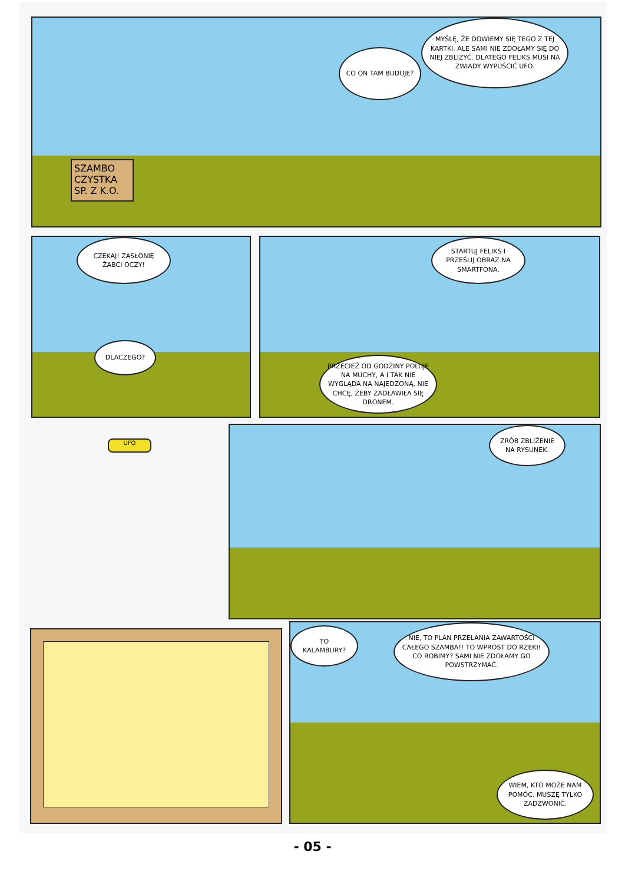SZAMBO CZYSTKA SP. Z K.O.
CO ON TAM BUDUJE?
MYŚLĘ, ŻE DOWIEMY SIĘ TEGO Z TEJ KARTKI. ALE SAMI NIE ZDOŁAMY SIĘ DO NIEJ ZBLIŻYĆ. DLATEGO FELIKS MUSI NA ZWIADY WYPUŚCIĆ UFO.
CZEKAJ! ZASŁONIĘ ŻABCI OCZY!
DLACZEGO?
STARTUJ FELIKS I PRZEŚLIJ OBRAZ NA SMARTFONA.
PRZECIEŻ OD GODZINY POLUJE NA MUCHY, A I TAK NIE WYGLĄDA NA NAJEDZONĄ. NIE CHCĘ, ŻEBY ZADŁAWIŁA SIĘ DRONEM.
UFO
ZRÓB ZBLIŻENIE NA RYSUNEK.
TO KALAMBURY?
NIE, TO PLAN PRZELANIA ZAWARTOŚCI CAŁEGO SZAMBA!! TO WPROST DO RZEKI! CO ROBIMY? SAMI NIE ZDOŁAMY GO POWSTRZYMAĆ.
WIEM, KTO MOŻE NAM POMÓC. MUSZĘ TYLKO ZADZWONIĆ.
- 05 -